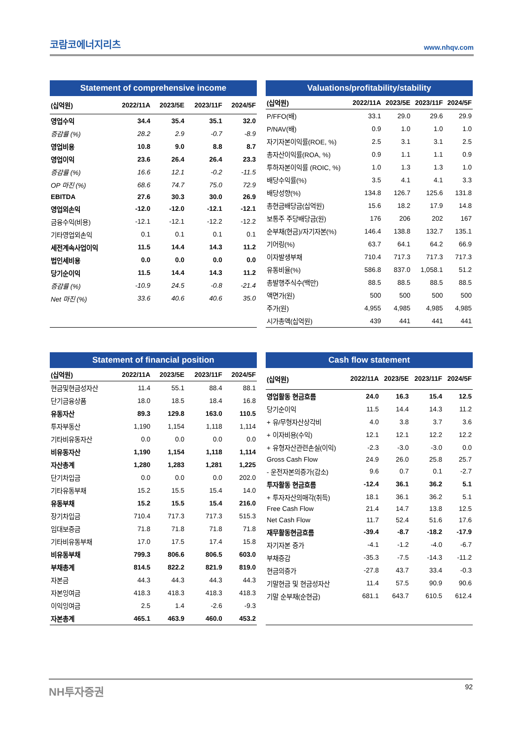코람코에너지리츠 www.nhqv.com
Statement of comprehensive income
| (십억원) | 2022/11A | 2023/5E | 2023/11F | 2024/5F |
| --- | --- | --- | --- | --- |
| 영업수익 | 34.4 | 35.4 | 35.1 | 32.0 |
| 증감률 (%) | 28.2 | 2.9 | -0.7 | -8.9 |
| 영업비용 | 10.8 | 9.0 | 8.8 | 8.7 |
| 영업이익 | 23.6 | 26.4 | 26.4 | 23.3 |
| 증감률 (%) | 16.6 | 12.1 | -0.2 | -11.5 |
| OP 마진 (%) | 68.6 | 74.7 | 75.0 | 72.9 |
| EBITDA | 27.6 | 30.3 | 30.0 | 26.9 |
| 영업외손익 | -12.0 | -12.0 | -12.1 | -12.1 |
| 금융수익(비용) | -12.1 | -12.1 | -12.2 | -12.2 |
| 기타영업외손익 | 0.1 | 0.1 | 0.1 | 0.1 |
| 세전계속사업이익 | 11.5 | 14.4 | 14.3 | 11.2 |
| 법인세비용 | 0.0 | 0.0 | 0.0 | 0.0 |
| 당기순이익 | 11.5 | 14.4 | 14.3 | 11.2 |
| 증감률 (%) | -10.9 | 24.5 | -0.8 | -21.4 |
| Net 마진 (%) | 33.6 | 40.6 | 40.6 | 35.0 |
Valuations/profitability/stability
| (십억원) | 2022/11A | 2023/5E | 2023/11F | 2024/5F |
| --- | --- | --- | --- | --- |
| P/FFO(배) | 33.1 | 29.0 | 29.6 | 29.9 |
| P/NAV(배) | 0.9 | 1.0 | 1.0 | 1.0 |
| 자기자본이익률(ROE, %) | 2.5 | 3.1 | 3.1 | 2.5 |
| 총자산이익률(ROA, %) | 0.9 | 1.1 | 1.1 | 0.9 |
| 투하자본이익률 (ROIC, %) | 1.0 | 1.3 | 1.3 | 1.0 |
| 배당수익률(%) | 3.5 | 4.1 | 4.1 | 3.3 |
| 배당성향(%) | 134.8 | 126.7 | 125.6 | 131.8 |
| 총현금배당금(십억원) | 15.6 | 18.2 | 17.9 | 14.8 |
| 보통주 주당배당금(원) | 176 | 206 | 202 | 167 |
| 순부채(현금)/자기자본(%) | 146.4 | 138.8 | 132.7 | 135.1 |
| 기어링(%) | 63.7 | 64.1 | 64.2 | 66.9 |
| 이자발생부채 | 710.4 | 717.3 | 717.3 | 717.3 |
| 유동비율(%) | 586.8 | 837.0 | 1,058.1 | 51.2 |
| 총발행주식수(백만) | 88.5 | 88.5 | 88.5 | 88.5 |
| 액면가(원) | 500 | 500 | 500 | 500 |
| 주가(원) | 4,955 | 4,985 | 4,985 | 4,985 |
| 시가총액(십억원) | 439 | 441 | 441 | 441 |
Statement of financial position
| (십억원) | 2022/11A | 2023/5E | 2023/11F | 2024/5F |
| --- | --- | --- | --- | --- |
| 현금및현금성자산 | 11.4 | 55.1 | 88.4 | 88.1 |
| 단기금융상품 | 18.0 | 18.5 | 18.4 | 16.8 |
| 유동자산 | 89.3 | 129.8 | 163.0 | 110.5 |
| 투자부동산 | 1,190 | 1,154 | 1,118 | 1,114 |
| 기타비유동자산 | 0.0 | 0.0 | 0.0 | 0.0 |
| 비유동자산 | 1,190 | 1,154 | 1,118 | 1,114 |
| 자산총계 | 1,280 | 1,283 | 1,281 | 1,225 |
| 단기차입금 | 0.0 | 0.0 | 0.0 | 202.0 |
| 기타유동부채 | 15.2 | 15.5 | 15.4 | 14.0 |
| 유동부채 | 15.2 | 15.5 | 15.4 | 216.0 |
| 장기차입금 | 710.4 | 717.3 | 717.3 | 515.3 |
| 임대보증금 | 71.8 | 71.8 | 71.8 | 71.8 |
| 기타비유동부채 | 17.0 | 17.5 | 17.4 | 15.8 |
| 비유동부채 | 799.3 | 806.6 | 806.5 | 603.0 |
| 부채총계 | 814.5 | 822.2 | 821.9 | 819.0 |
| 자본금 | 44.3 | 44.3 | 44.3 | 44.3 |
| 자본잉여금 | 418.3 | 418.3 | 418.3 | 418.3 |
| 이익잉여금 | 2.5 | 1.4 | -2.6 | -9.3 |
| 자본총계 | 465.1 | 463.9 | 460.0 | 453.2 |
Cash flow statement
| (십억원) | 2022/11A | 2023/5E | 2023/11F | 2024/5F |
| --- | --- | --- | --- | --- |
| 영업활동 현금흐름 | 24.0 | 16.3 | 15.4 | 12.5 |
| 당기순이익 | 11.5 | 14.4 | 14.3 | 11.2 |
| + 유/무형자산상각비 | 4.0 | 3.8 | 3.7 | 3.6 |
| + 이자비용(수익) | 12.1 | 12.1 | 12.2 | 12.2 |
| + 유형자산관련손실(이익) | -2.3 | -3.0 | -3.0 | 0.0 |
| Gross Cash Flow | 24.9 | 26.0 | 25.8 | 25.7 |
| - 운전자본의증가(감소) | 9.6 | 0.7 | 0.1 | -2.7 |
| 투자활동 현금흐름 | -12.4 | 36.1 | 36.2 | 5.1 |
| + 투자자산의매각(취득) | 18.1 | 36.1 | 36.2 | 5.1 |
| Free Cash Flow | 21.4 | 14.7 | 13.8 | 12.5 |
| Net Cash Flow | 11.7 | 52.4 | 51.6 | 17.6 |
| 재무활동현금흐름 | -39.4 | -8.7 | -18.2 | -17.9 |
| 자기자본 증가 | -4.1 | -1.2 | -4.0 | -6.7 |
| 부채증감 | -35.3 | -7.5 | -14.3 | -11.2 |
| 현금의증가 | -27.8 | 43.7 | 33.4 | -0.3 |
| 기말현금 및 현금성자산 | 11.4 | 57.5 | 90.9 | 90.6 |
| 기말 순부채(순현금) | 681.1 | 643.7 | 610.5 | 612.4 |
NH투자증권 92